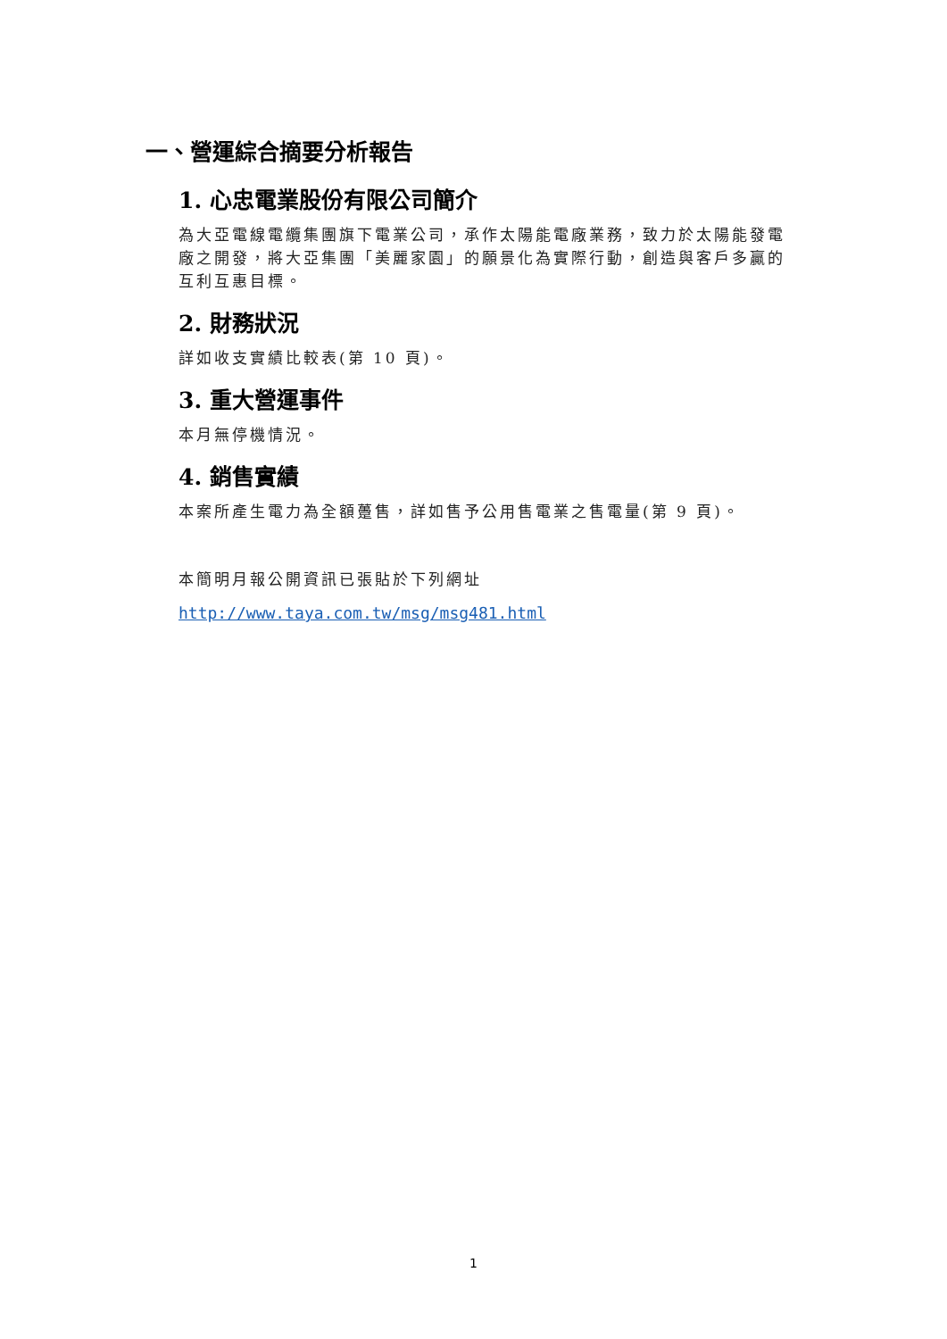一、營運綜合摘要分析報告
1. 心忠電業股份有限公司簡介
為大亞電線電纜集團旗下電業公司，承作太陽能電廠業務，致力於太陽能發電廠之開發，將大亞集團「美麗家園」的願景化為實際行動，創造與客戶多贏的互利互惠目標。
2. 財務狀況
詳如收支實績比較表(第 10 頁)。
3. 重大營運事件
本月無停機情況。
4. 銷售實績
本案所產生電力為全額躉售，詳如售予公用售電業之售電量(第 9 頁)。
本簡明月報公開資訊已張貼於下列網址
http://www.taya.com.tw/msg/msg481.html
1